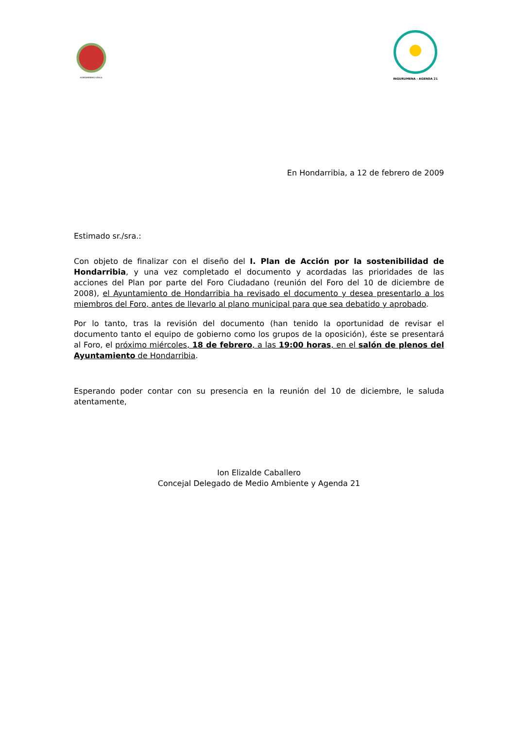HONDARRIBIKO UDALA
INGURUMENA - AGENDA 21
En Hondarribia, a 12 de febrero de 2009
Estimado sr./sra.:
Con objeto de finalizar con el diseño del I. Plan de Acción por la sostenibilidad de Hondarribia, y una vez completado el documento y acordadas las prioridades de las acciones del Plan por parte del Foro Ciudadano (reunión del Foro del 10 de diciembre de 2008), el Ayuntamiento de Hondarribia ha revisado el documento y desea presentarlo a los miembros del Foro, antes de llevarlo al plano municipal para que sea debatido y aprobado.
Por lo tanto, tras la revisión del documento (han tenido la oportunidad de revisar el documento tanto el equipo de gobierno como los grupos de la oposición), éste se presentará al Foro, el próximo miércoles, 18 de febrero, a las 19:00 horas, en el salón de plenos del Ayuntamiento de Hondarribia.
Esperando poder contar con su presencia en la reunión del 10 de diciembre, le saluda atentamente,
Ion Elizalde Caballero
Concejal Delegado de Medio Ambiente y Agenda 21